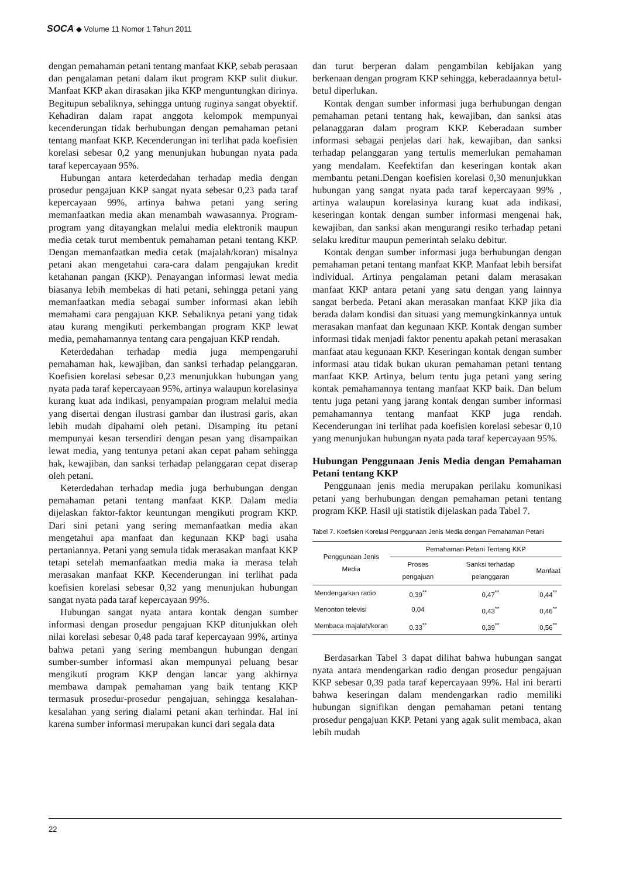SOCA ◆ Volume 11 Nomor 1 Tahun 2011
dengan pemahaman petani tentang manfaat KKP, sebab perasaan dan pengalaman petani dalam ikut program KKP sulit diukur. Manfaat KKP akan dirasakan jika KKP menguntungkan dirinya. Begitupun sebaliknya, sehingga untung ruginya sangat obyektif. Kehadiran dalam rapat anggota kelompok mempunyai kecenderungan tidak berhubungan dengan pemahaman petani tentang manfaat KKP. Kecenderungan ini terlihat pada koefisien korelasi sebesar 0,2 yang menunjukan hubungan nyata pada taraf kepercayaan 95%.
Hubungan antara keterdedahan terhadap media dengan prosedur pengajuan KKP sangat nyata sebesar 0,23 pada taraf kepercayaan 99%, artinya bahwa petani yang sering memanfaatkan media akan menambah wawasannya. Program-program yang ditayangkan melalui media elektronik maupun media cetak turut membentuk pemahaman petani tentang KKP. Dengan memanfaatkan media cetak (majalah/koran) misalnya petani akan mengetahui cara-cara dalam pengajukan kredit ketahanan pangan (KKP). Penayangan informasi lewat media biasanya lebih membekas di hati petani, sehingga petani yang memanfaatkan media sebagai sumber informasi akan lebih memahami cara pengajuan KKP. Sebaliknya petani yang tidak atau kurang mengikuti perkembangan program KKP lewat media, pemahamannya tentang cara pengajuan KKP rendah.
Keterdedahan terhadap media juga mempengaruhi pemahaman hak, kewajiban, dan sanksi terhadap pelanggaran. Koefisien korelasi sebesar 0,23 menunjukkan hubungan yang nyata pada taraf kepercayaan 95%, artinya walaupun korelasinya kurang kuat ada indikasi, penyampaian program melalui media yang disertai dengan ilustrasi gambar dan ilustrasi garis, akan lebih mudah dipahami oleh petani. Disamping itu petani mempunyai kesan tersendiri dengan pesan yang disampaikan lewat media, yang tentunya petani akan cepat paham sehingga hak, kewajiban, dan sanksi terhadap pelanggaran cepat diserap oleh petani.
Keterdedahan terhadap media juga berhubungan dengan pemahaman petani tentang manfaat KKP. Dalam media dijelaskan faktor-faktor keuntungan mengikuti program KKP. Dari sini petani yang sering memanfaatkan media akan mengetahui apa manfaat dan kegunaan KKP bagi usaha pertaniannya. Petani yang semula tidak merasakan manfaat KKP tetapi setelah memanfaatkan media maka ia merasa telah merasakan manfaat KKP. Kecenderungan ini terlihat pada koefisien korelasi sebesar 0,32 yang menunjukan hubungan sangat nyata pada taraf kepercayaan 99%.
Hubungan sangat nyata antara kontak dengan sumber informasi dengan prosedur pengajuan KKP ditunjukkan oleh nilai korelasi sebesar 0,48 pada taraf kepercayaan 99%, artinya bahwa petani yang sering membangun hubungan dengan sumber-sumber informasi akan mempunyai peluang besar mengikuti program KKP dengan lancar yang akhirnya membawa dampak pemahaman yang baik tentang KKP termasuk prosedur-prosedur pengajuan, sehingga kesalahan-kesalahan yang sering dialami petani akan terhindar. Hal ini karena sumber informasi merupakan kunci dari segala data
dan turut berperan dalam pengambilan kebijakan yang berkenaan dengan program KKP sehingga, keberadaannya betul-betul diperlukan.
Kontak dengan sumber informasi juga berhubungan dengan pemahaman petani tentang hak, kewajiban, dan sanksi atas pelanaggaran dalam program KKP. Keberadaan sumber informasi sebagai penjelas dari hak, kewajiban, dan sanksi terhadap pelanggaran yang tertulis memerlukan pemahaman yang mendalam. Keefektifan dan keseringan kontak akan membantu petani.Dengan koefisien korelasi 0,30 menunjukkan hubungan yang sangat nyata pada taraf kepercayaan 99% , artinya walaupun korelasinya kurang kuat ada indikasi, keseringan kontak dengan sumber informasi mengenai hak, kewajiban, dan sanksi akan mengurangi resiko terhadap petani selaku kreditur maupun pemerintah selaku debitur.
Kontak dengan sumber informasi juga berhubungan dengan pemahaman petani tentang manfaat KKP. Manfaat lebih bersifat individual. Artinya pengalaman petani dalam merasakan manfaat KKP antara petani yang satu dengan yang lainnya sangat berbeda. Petani akan merasakan manfaat KKP jika dia berada dalam kondisi dan situasi yang memungkinkannya untuk merasakan manfaat dan kegunaan KKP. Kontak dengan sumber informasi tidak menjadi faktor penentu apakah petani merasakan manfaat atau kegunaan KKP. Keseringan kontak dengan sumber informasi atau tidak bukan ukuran pemahaman petani tentang manfaat KKP. Artinya, belum tentu juga petani yang sering kontak pemahamannya tentang manfaat KKP baik. Dan belum tentu juga petani yang jarang kontak dengan sumber informasi pemahamannya tentang manfaat KKP juga rendah. Kecenderungan ini terlihat pada koefisien korelasi sebesar 0,10 yang menunjukan hubungan nyata pada taraf kepercayaan 95%.
Hubungan Penggunaan Jenis Media dengan Pemahaman Petani tentang KKP
Penggunaan jenis media merupakan perilaku komunikasi petani yang berhubungan dengan pemahaman petani tentang program KKP. Hasil uji statistik dijelaskan pada Tabel 7.
Tabel 7. Koefisien Korelasi Penggunaan Jenis Media dengan Pemahaman Petani
| Penggunaan Jenis Media | Pemahaman Petani Tentang KKP | | |
| --- | --- | --- | --- |
| | Proses pengajuan | Sanksi terhadap pelanggaran | Manfaat |
| Mendengarkan radio | 0,39<sup>**</sup> | 0,47<sup>**</sup> | 0,44<sup>**</sup> |
| Menonton televisi | 0,04 | 0,43<sup>**</sup> | 0,46<sup>**</sup> |
| Membaca majalah/koran | 0,33<sup>**</sup> | 0,39<sup>**</sup> | 0,56<sup>**</sup> |
Berdasarkan Tabel 3 dapat dilihat bahwa hubungan sangat nyata antara mendengarkan radio dengan prosedur pengajuan KKP sebesar 0,39 pada taraf kepercayaan 99%. Hal ini berarti bahwa keseringan dalam mendengarkan radio memiliki hubungan signifikan dengan pemahaman petani tentang prosedur pengajuan KKP. Petani yang agak sulit membaca, akan lebih mudah
22